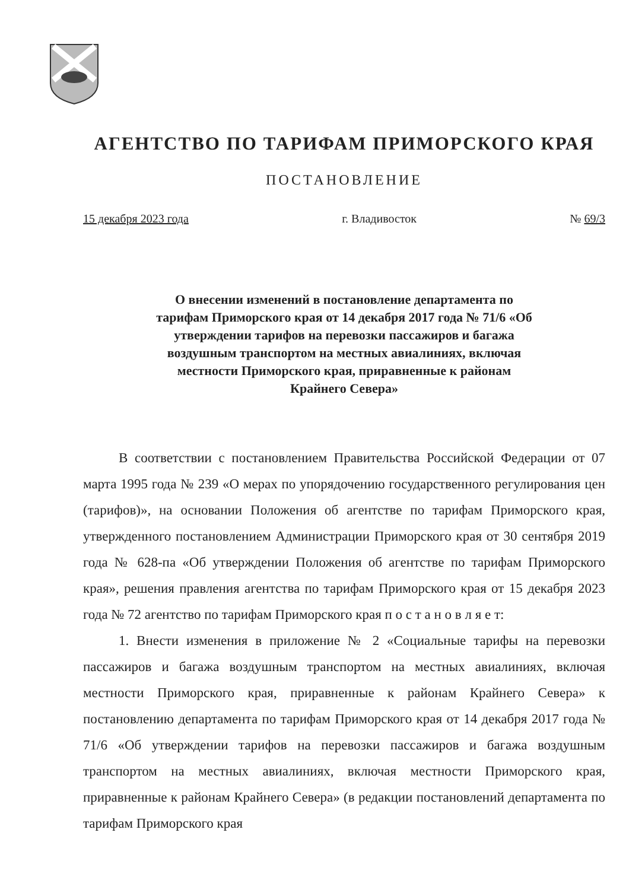АГЕНТСТВО ПО ТАРИФАМ ПРИМОРСКОГО КРАЯ
ПОСТАНОВЛЕНИЕ
15 декабря 2023 года г. Владивосток № 69/3
О внесении изменений в постановление департамента по тарифам Приморского края от 14 декабря 2017 года № 71/6 «Об утверждении тарифов на перевозки пассажиров и багажа воздушным транспортом на местных авиалиниях, включая местности Приморского края, приравненные к районам Крайнего Севера»
В соответствии с постановлением Правительства Российской Федерации от 07 марта 1995 года № 239 «О мерах по упорядочению государственного регулирования цен (тарифов)», на основании Положения об агентстве по тарифам Приморского края, утвержденного постановлением Администрации Приморского края от 30 сентября 2019 года № 628-па «Об утверждении Положения об агентстве по тарифам Приморского края», решения правления агентства по тарифам Приморского края от 15 декабря 2023 года № 72 агентство по тарифам Приморского края п о с т а н о в л я е т:
1. Внести изменения в приложение № 2 «Социальные тарифы на перевозки пассажиров и багажа воздушным транспортом на местных авиалиниях, включая местности Приморского края, приравненные к районам Крайнего Севера» к постановлению департамента по тарифам Приморского края от 14 декабря 2017 года № 71/6 «Об утверждении тарифов на перевозки пассажиров и багажа воздушным транспортом на местных авиалиниях, включая местности Приморского края, приравненные к районам Крайнего Севера» (в редакции постановлений департамента по тарифам Приморского края